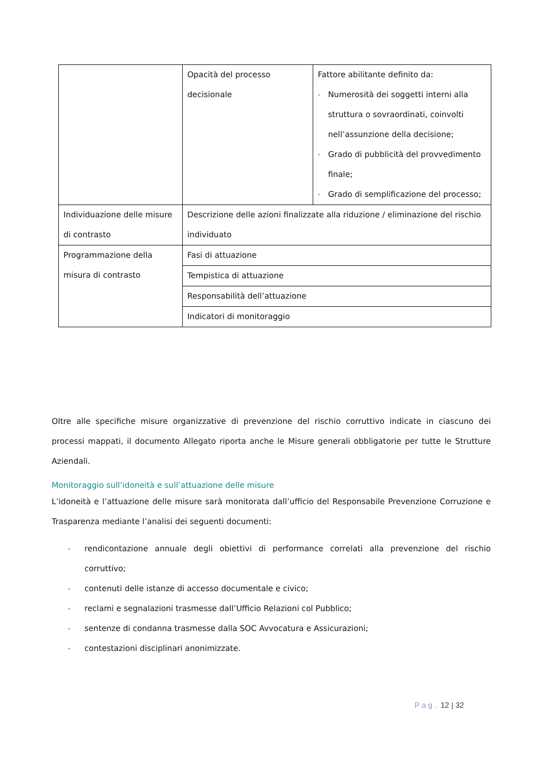| | Opacità del processo decisionale | Fattore abilitante definito da: - Numerosità dei soggetti interni alla struttura o sovraordinati, coinvolti nell’assunzione della decisione; - Grado di pubblicità del provvedimento finale; - Grado di semplificazione del processo; |
| Individuazione delle misure di contrasto | Descrizione delle azioni finalizzate alla riduzione / eliminazione del rischio individuato | |
| Programmazione della misura di contrasto | Fasi di attuazione | |
| | Tempistica di attuazione | |
| | Responsabilità dell’attuazione | |
| | Indicatori di monitoraggio | |
Oltre alle specifiche misure organizzative di prevenzione del rischio corruttivo indicate in ciascuno dei processi mappati, il documento Allegato riporta anche le Misure generali obbligatorie per tutte le Strutture Aziendali.
Monitoraggio sull’idoneità e sull’attuazione delle misure
L’idoneità e l’attuazione delle misure sarà monitorata dall’ufficio del Responsabile Prevenzione Corruzione e Trasparenza mediante l’analisi dei seguenti documenti:
- rendicontazione annuale degli obiettivi di performance correlati alla prevenzione del rischio corruttivo;
- contenuti delle istanze di accesso documentale e civico;
- reclami e segnalazioni trasmesse dall’Ufficio Relazioni col Pubblico;
- sentenze di condanna trasmesse dalla SOC Avvocatura e Assicurazioni;
- contestazioni disciplinari anonimizzate.
Pag. 12 | 32